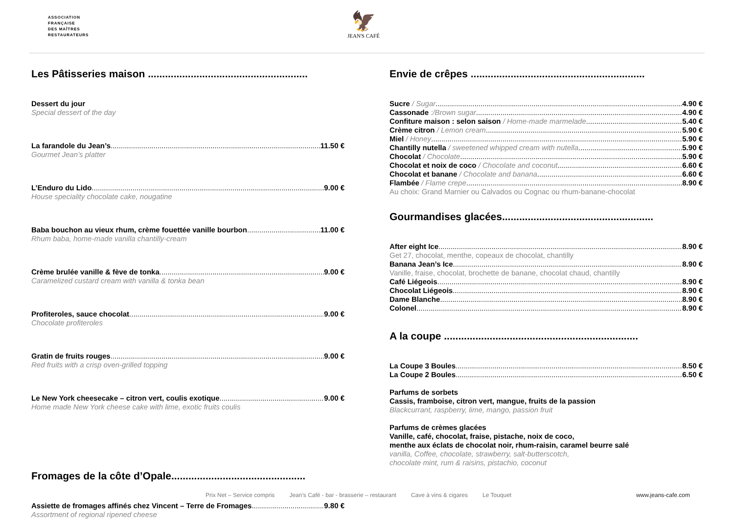ASSOCIATION
FRANÇAISE
DES MAÎTRES
RESTAURATEURS
🦅
JEAN'S CAFÉ
Les Pâtisseries maison ........................................................
Dessert du jour
Special dessert of the day
La farandole du Jean’s 11.50 €
Gourmet Jean’s platter
L’Enduro du Lido 9.00 €
House speciality chocolate cake, nougatine
Baba bouchon au vieux rhum, crème fouettée vanille bourbon 11.00 €
Rhum baba, home-made vanilla chantilly-cream
Crème brulée vanille & fève de tonka 9.00 €
Caramelized custard cream with vanilla & tonka bean
Profiteroles, sauce chocolat 9.00 €
Chocolate profiteroles
Gratin de fruits rouges 9.00 €
Red fruits with a crisp oven-grilled topping
Le New York cheesecake – citron vert, coulis exotique 9.00 €
Home made New York cheese cake with lime, exotic fruits coulis
Fromages de la côte d’Opale...............................................
Assiette de fromages affinés chez Vincent – Terre de Fromages 9.80 €
Assortment of regional ripened cheese
Envie de crêpes .............................................................
Sucre / Sugar 4.90 €
Cassonade :/Brown sugar 4.90 €
Confiture maison : selon saison / Home-made marmelade 5.40 €
Crème citron / Lemon cream 5.90 €
Miel / Honey 5.90 €
Chantilly nutella / sweetened whipped cream with nutella 5.90 €
Chocolat / Chocolate 5.90 €
Chocolat et noix de coco / Chocolate and coconut 6.60 €
Chocolat et banane / Chocolate and banana 6.60 €
Flambée / Flame crepe 8.90 €
Au choix: Grand Marnier ou Calvados ou Cognac ou rhum-banane-chocolat
Gourmandises glacées.....................................................
After eight Ice 8.90 €
Get 27, chocolat, menthe, copeaux de chocolat, chantilly
Banana Jean’s Ice 8.90 €
Vanille, fraise, chocolat, brochette de banane, chocolat chaud, chantilly
Café Liégeois 8.90 €
Chocolat Liégeois 8.90 €
Dame Blanche 8.90 €
Colonel 8.90 €
A la coupe ....................................................................
La Coupe 3 Boules 8.50 €
La Coupe 2 Boules 6.50 €
Parfums de sorbets
Cassis, framboise, citron vert, mangue, fruits de la passion
Blackcurrant, raspberry, lime, mango, passion fruit
Parfums de crèmes glacées
Vanille, café, chocolat, fraise, pistache, noix de coco,
menthe aux éclats de chocolat noir, rhum-raisin, caramel beurre salé
vanilla, Coffee, chocolate, strawberry, salt-butterscotch,
chocolate mint, rum & raisins, pistachio, coconut
Prix Net – Service compris Jean’s Café - bar - brasserie – restaurant Cave à vins & cigares Le Touquet www.jeans-cafe.com